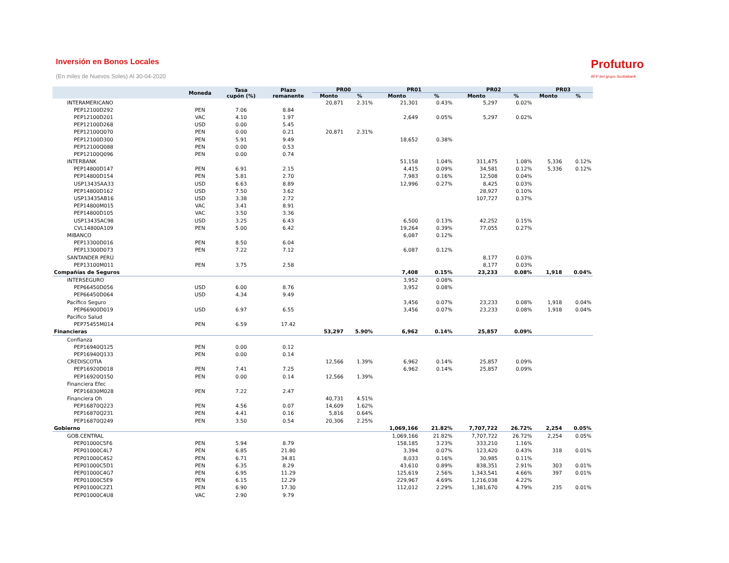Inversión en Bonos Locales
(En miles de Nuevos Soles) Al 30-04-2020
Profuturo
AFP del grupo Scotiabank
| | Moneda | Tasa cupón (%) | Plazo remanente | PR00 | | PR01 | | PR02 | | PR03 | |
| --- | --- | --- | --- | --- | --- | --- | --- | --- | --- | --- | --- |
| | | | | Monto | % | Monto | % | Monto | % | Monto | % |
| INTERAMERICANO | | | | 20,871 | 2.31% | 21,301 | 0.43% | 5,297 | 0.02% | | |
| PEP12100D292 | PEN | 7.06 | 8.84 | | | | | | | | |
| PEP12100D201 | VAC | 4.10 | 1.97 | | | 2,649 | 0.05% | 5,297 | 0.02% | | |
| PEP12100D268 | USD | 0.00 | 5.45 | | | | | | | | |
| PEP12100Q070 | PEN | 0.00 | 0.21 | 20,871 | 2.31% | | | | | | |
| PEP12100D300 | PEN | 5.91 | 9.49 | | | 18,652 | 0.38% | | | | |
| PEP12100Q088 | PEN | 0.00 | 0.53 | | | | | | | | |
| PEP12100Q096 | PEN | 0.00 | 0.74 | | | | | | | | |
| INTERBANK | | | | | | 51,158 | 1.04% | 311,475 | 1.08% | 5,336 | 0.12% |
| PEP14800D147 | PEN | 6.91 | 2.15 | | | 4,415 | 0.09% | 34,581 | 0.12% | 5,336 | 0.12% |
| PEP14800D154 | PEN | 5.81 | 2.70 | | | 7,983 | 0.16% | 12,508 | 0.04% | | |
| USP13435AA33 | USD | 6.63 | 8.89 | | | 12,996 | 0.27% | 8,425 | 0.03% | | |
| PEP14800D162 | USD | 7.50 | 3.62 | | | | | 28,927 | 0.10% | | |
| USP13435AB16 | USD | 3.38 | 2.72 | | | | | 107,727 | 0.37% | | |
| PEP14800M015 | VAC | 3.41 | 8.91 | | | | | | | | |
| PEP14800D105 | VAC | 3.50 | 3.36 | | | | | | | | |
| USP13435AC98 | USD | 3.25 | 6.43 | | | 6,500 | 0.13% | 42,252 | 0.15% | | |
| CVL14800A109 | PEN | 5.00 | 6.42 | | | 19,264 | 0.39% | 77,055 | 0.27% | | |
| MIBANCO | | | | | | 6,087 | 0.12% | | | | |
| PEP13300D016 | PEN | 8.50 | 6.04 | | | | | | | | |
| PEP13300D073 | PEN | 7.22 | 7.12 | | | 6,087 | 0.12% | | | | |
| SANTANDER PERÚ | | | | | | | | 8,177 | 0.03% | | |
| PEP13100M011 | PEN | 3.75 | 2.58 | | | | | 8,177 | 0.03% | | |
| Compañías de Seguros | | | | | | 7,408 | 0.15% | 23,233 | 0.08% | 1,918 | 0.04% |
| INTERSEGURO | | | | | | 3,952 | 0.08% | | | | |
| PEP66450D056 | USD | 6.00 | 8.76 | | | 3,952 | 0.08% | | | | |
| PEP66450D064 | USD | 4.34 | 9.49 | | | | | | | | |
| Pacífico Seguro | | | | | | 3,456 | 0.07% | 23,233 | 0.08% | 1,918 | 0.04% |
| PEP66900D019 | USD | 6.97 | 6.55 | | | 3,456 | 0.07% | 23,233 | 0.08% | 1,918 | 0.04% |
| Pacifico Salud | | | | | | | | | | | |
| PEP75455M014 | PEN | 6.59 | 17.42 | | | | | | | | |
| Financieras | | | | 53,297 | 5.90% | 6,962 | 0.14% | 25,857 | 0.09% | | |
| Confianza | | | | | | | | | | | |
| PEP16940Q125 | PEN | 0.00 | 0.12 | | | | | | | | |
| PEP16940Q133 | PEN | 0.00 | 0.14 | | | | | | | | |
| CREDISCOTIA | | | | 12,566 | 1.39% | 6,962 | 0.14% | 25,857 | 0.09% | | |
| PEP16920D018 | PEN | 7.41 | 7.25 | | | 6,962 | 0.14% | 25,857 | 0.09% | | |
| PEP16920Q150 | PEN | 0.00 | 0.14 | 12,566 | 1.39% | | | | | | |
| Financiera Efec | | | | | | | | | | | |
| PEP16830M028 | PEN | 7.22 | 2.47 | | | | | | | | |
| Financiera Oh | | | | 40,731 | 4.51% | | | | | | |
| PEP16870Q223 | PEN | 4.56 | 0.07 | 14,609 | 1.62% | | | | | | |
| PEP16870Q231 | PEN | 4.41 | 0.16 | 5,816 | 0.64% | | | | | | |
| PEP16870Q249 | PEN | 3.50 | 0.54 | 20,306 | 2.25% | | | | | | |
| Gobierno | | | | | | 1,069,166 | 21.82% | 7,707,722 | 26.72% | 2,254 | 0.05% |
| GOB.CENTRAL | | | | | | 1,069,166 | 21.82% | 7,707,722 | 26.72% | 2,254 | 0.05% |
| PEP01000C5F6 | PEN | 5.94 | 8.79 | | | 158,185 | 3.23% | 333,210 | 1.16% | | |
| PEP01000C4L7 | PEN | 6.85 | 21.80 | | | 3,394 | 0.07% | 123,420 | 0.43% | 318 | 0.01% |
| PEP01000C4S2 | PEN | 6.71 | 34.81 | | | 8,033 | 0.16% | 30,985 | 0.11% | | |
| PEP01000C5D1 | PEN | 6.35 | 8.29 | | | 43,610 | 0.89% | 838,351 | 2.91% | 303 | 0.01% |
| PEP01000C4G7 | PEN | 6.95 | 11.29 | | | 125,619 | 2.56% | 1,343,541 | 4.66% | 397 | 0.01% |
| PEP01000C5E9 | PEN | 6.15 | 12.29 | | | 229,967 | 4.69% | 1,216,038 | 4.22% | | |
| PEP01000C2Z1 | PEN | 6.90 | 17.30 | | | 112,012 | 2.29% | 1,381,670 | 4.79% | 235 | 0.01% |
| PEP01000C4U8 | VAC | 2.90 | 9.79 | | | | | | | | |